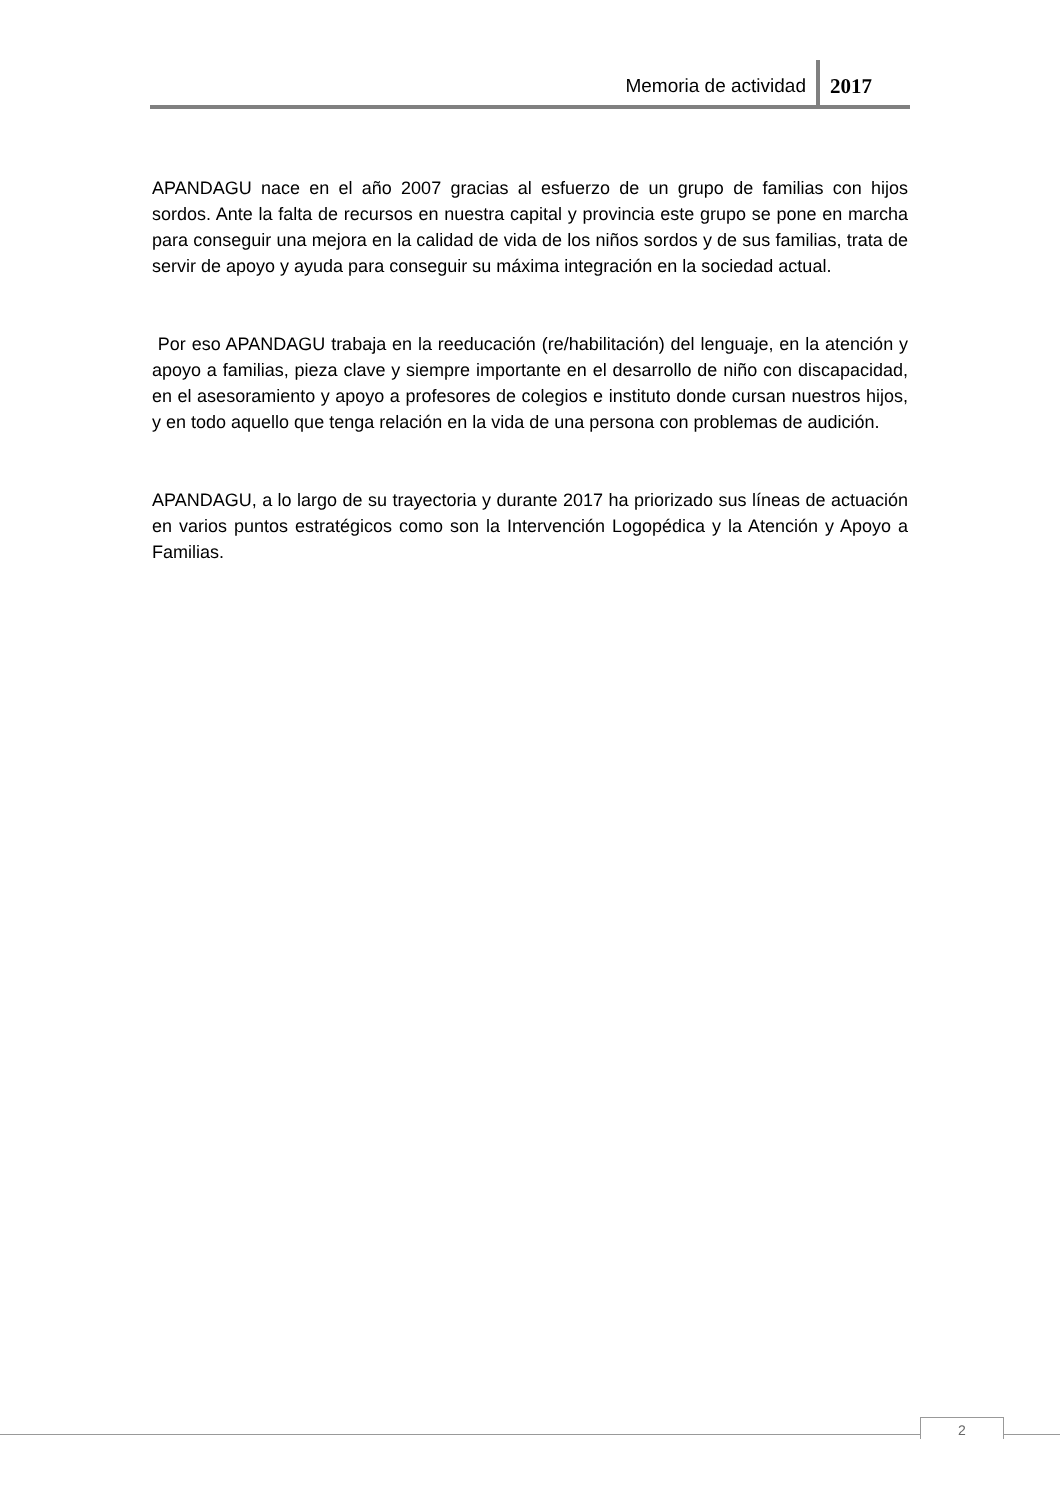Memoria de actividad 2017
APANDAGU nace en el año 2007 gracias al esfuerzo de un grupo de familias con hijos sordos. Ante la falta de recursos en nuestra capital y provincia este grupo se pone en marcha para conseguir una mejora en la calidad de vida de los niños sordos y de sus familias, trata de servir de apoyo y ayuda para conseguir su máxima integración en la sociedad actual.
Por eso APANDAGU trabaja en la reeducación (re/habilitación) del lenguaje, en la atención y apoyo a familias, pieza clave y siempre importante en el desarrollo de niño con discapacidad, en el asesoramiento y apoyo a profesores de colegios e instituto donde cursan nuestros hijos, y en todo aquello que tenga relación en la vida de una persona con problemas de audición.
APANDAGU, a lo largo de su trayectoria y durante 2017 ha priorizado sus líneas de actuación en varios puntos estratégicos como son la Intervención Logopédica y la Atención y Apoyo a Familias.
2